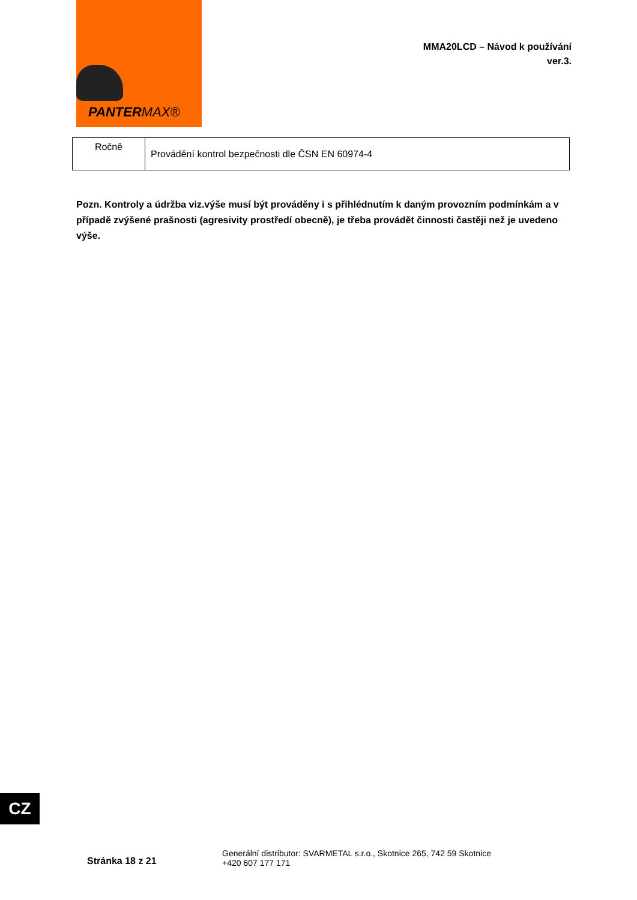PANTERMAX®
MMA20LCD – Návod k používání
ver.3.
| Ročně | Provádění kontrol bezpečnosti dle ČSN EN 60974-4 |
Pozn. Kontroly a údržba viz.výše musí být prováděny i s přihlédnutím k daným provozním podmínkám a v případě zvýšené prašnosti (agresivity prostředí obecně), je třeba provádět činnosti častěji než je uvedeno výše.
CZ
Stránka 18 z 21
Generální distributor: SVARMETAL s.r.o., Skotnice 265, 742 59 Skotnice
+420 607 177 171